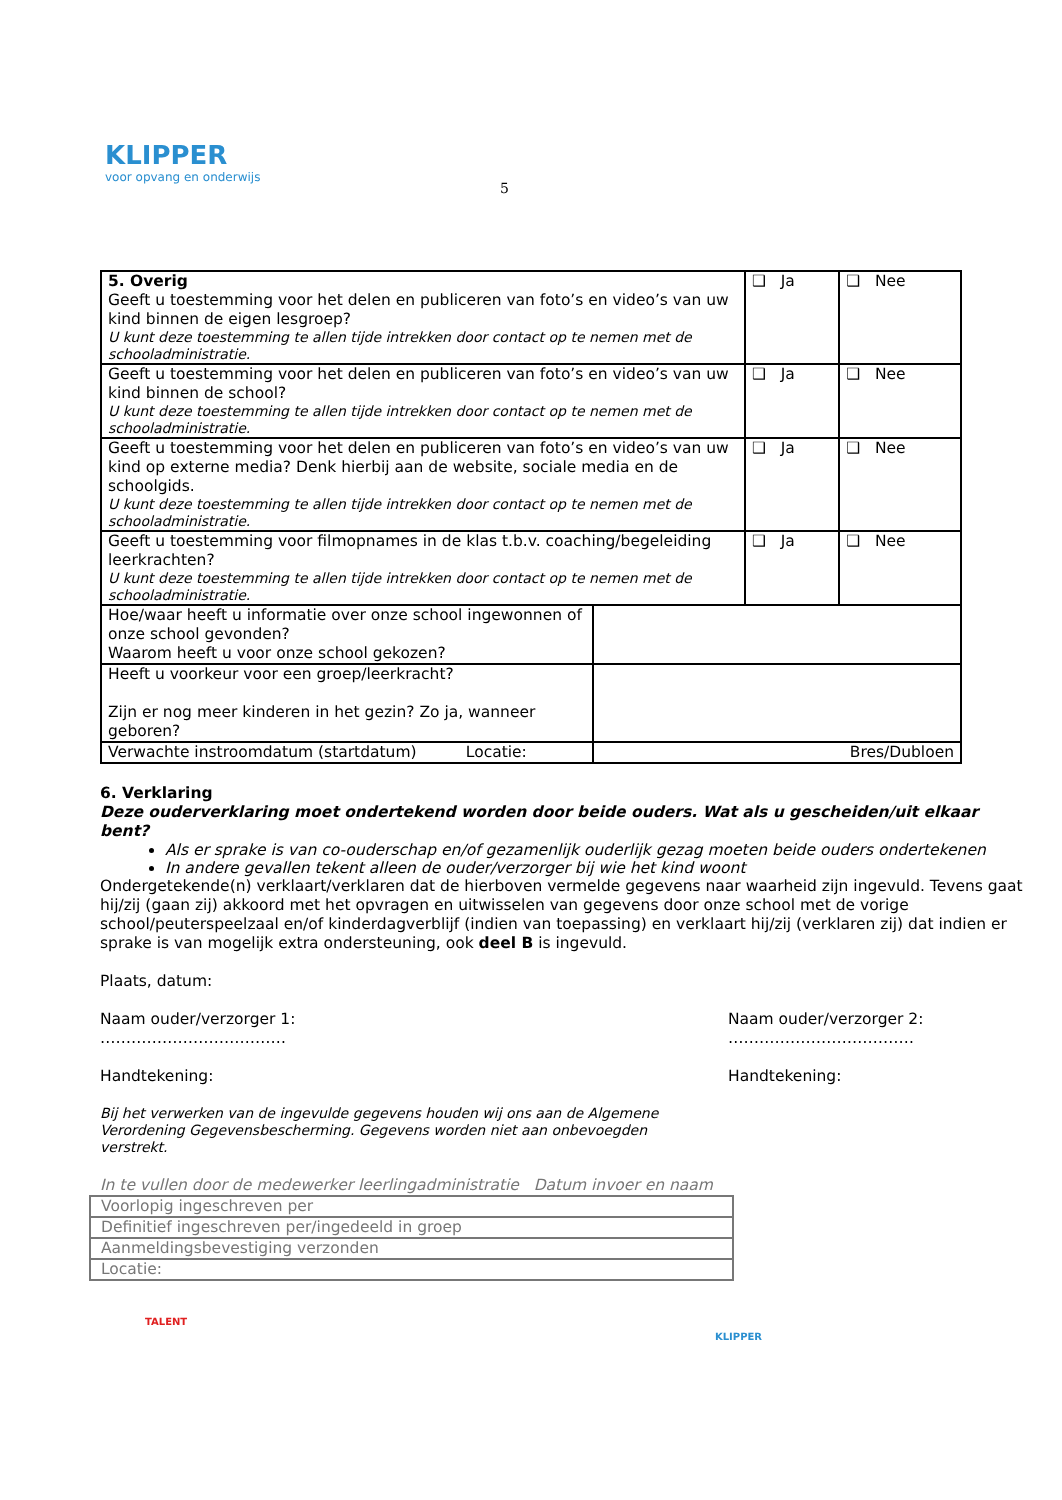KLIPPER
voor opvang en onderwijs
5
| 5. Overig Geeft u toestemming voor het delen en publiceren van foto’s en video’s van uw kind binnen de eigen lesgroep? U kunt deze toestemming te allen tijde intrekken door contact op te nemen met de schooladministratie. | ❑ Ja | ❑ Nee |
| Geeft u toestemming voor het delen en publiceren van foto’s en video’s van uw kind binnen de school? U kunt deze toestemming te allen tijde intrekken door contact op te nemen met de schooladministratie. | ❑ Ja | ❑ Nee |
| Geeft u toestemming voor het delen en publiceren van foto’s en video’s van uw kind op externe media? Denk hierbij aan de website, sociale media en de schoolgids. U kunt deze toestemming te allen tijde intrekken door contact op te nemen met de schooladministratie. | ❑ Ja | ❑ Nee |
| Geeft u toestemming voor filmopnames in de klas t.b.v. coaching/begeleiding leerkrachten? U kunt deze toestemming te allen tijde intrekken door contact op te nemen met de schooladministratie. | ❑ Ja | ❑ Nee |
| Hoe/waar heeft u informatie over onze school ingewonnen of onze school gevonden? Waarom heeft u voor onze school gekozen? | |
| Heeft u voorkeur voor een groep/leerkracht? Zijn er nog meer kinderen in het gezin? Zo ja, wanneer geboren? | |
| Verwachte instroomdatum (startdatum) Locatie: | Bres/Dubloen |
6. Verklaring
Deze ouderverklaring moet ondertekend worden door beide ouders. Wat als u gescheiden/uit elkaar bent?
Als er sprake is van co-ouderschap en/of gezamenlijk ouderlijk gezag moeten beide ouders ondertekenen
In andere gevallen tekent alleen de ouder/verzorger bij wie het kind woont
Ondergetekende(n) verklaart/verklaren dat de hierboven vermelde gegevens naar waarheid zijn ingevuld. Tevens gaat hij/zij (gaan zij) akkoord met het opvragen en uitwisselen van gegevens door onze school met de vorige school/peuterspeelzaal en/of kinderdagverblijf (indien van toepassing) en verklaart hij/zij (verklaren zij) dat indien er sprake is van mogelijk extra ondersteuning, ook deel B is ingevuld.
Plaats, datum:
Naam ouder/verzorger 1:
………………………………
Handtekening:
Naam ouder/verzorger 2:
………………………………
Handtekening:
Bij het verwerken van de ingevulde gegevens houden wij ons aan de Algemene Verordening Gegevensbescherming. Gegevens worden niet aan onbevoegden verstrekt.
In te vullen door de medewerker leerlingadministratie Datum invoer en naam
| Voorlopig ingeschreven per |
| Definitief ingeschreven per/ingedeeld in groep |
| Aanmeldingsbevestiging verzonden |
| Locatie: |
TALENT KLIPPER